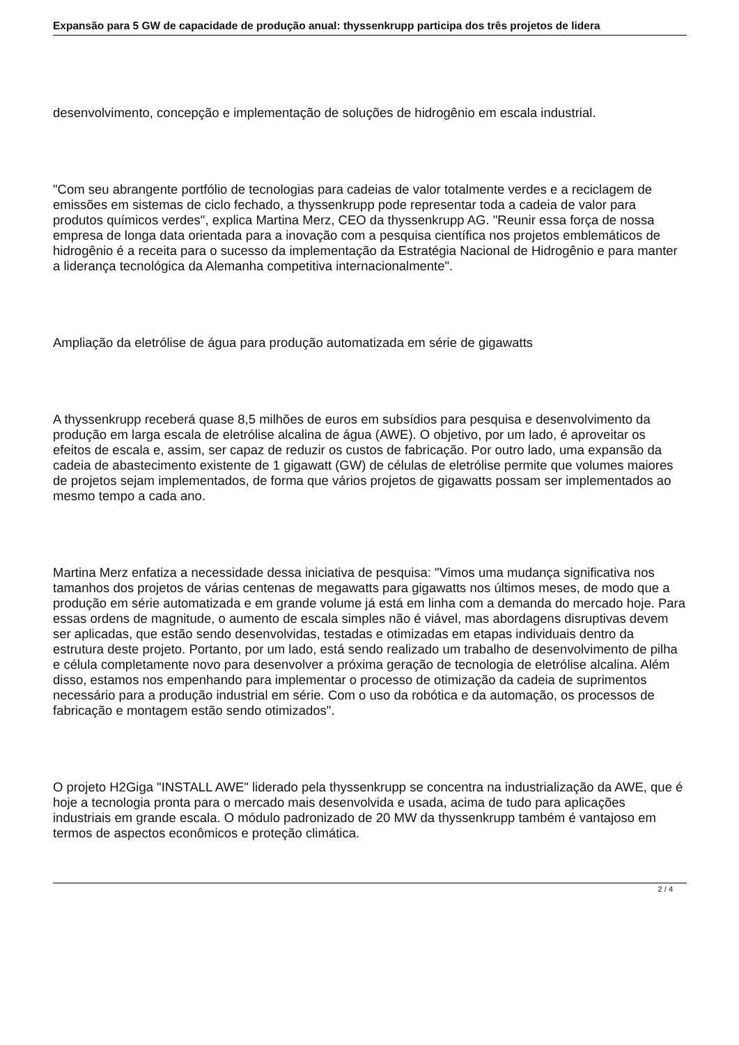Expansão para 5 GW de capacidade de produção anual: thyssenkrupp participa dos três projetos de lidera
desenvolvimento, concepção e implementação de soluções de hidrogênio em escala industrial.
"Com seu abrangente portfólio de tecnologias para cadeias de valor totalmente verdes e a reciclagem de emissões em sistemas de ciclo fechado, a thyssenkrupp pode representar toda a cadeia de valor para produtos químicos verdes", explica Martina Merz, CEO da thyssenkrupp AG. "Reunir essa força de nossa empresa de longa data orientada para a inovação com a pesquisa científica nos projetos emblemáticos de hidrogênio é a receita para o sucesso da implementação da Estratégia Nacional de Hidrogênio e para manter a liderança tecnológica da Alemanha competitiva internacionalmente".
Ampliação da eletrólise de água para produção automatizada em série de gigawatts
A thyssenkrupp receberá quase 8,5 milhões de euros em subsídios para pesquisa e desenvolvimento da produção em larga escala de eletrólise alcalina de água (AWE). O objetivo, por um lado, é aproveitar os efeitos de escala e, assim, ser capaz de reduzir os custos de fabricação. Por outro lado, uma expansão da cadeia de abastecimento existente de 1 gigawatt (GW) de células de eletrólise permite que volumes maiores de projetos sejam implementados, de forma que vários projetos de gigawatts possam ser implementados ao mesmo tempo a cada ano.
Martina Merz enfatiza a necessidade dessa iniciativa de pesquisa: "Vimos uma mudança significativa nos tamanhos dos projetos de várias centenas de megawatts para gigawatts nos últimos meses, de modo que a produção em série automatizada e em grande volume já está em linha com a demanda do mercado hoje. Para essas ordens de magnitude, o aumento de escala simples não é viável, mas abordagens disruptivas devem ser aplicadas, que estão sendo desenvolvidas, testadas e otimizadas em etapas individuais dentro da estrutura deste projeto. Portanto, por um lado, está sendo realizado um trabalho de desenvolvimento de pilha e célula completamente novo para desenvolver a próxima geração de tecnologia de eletrólise alcalina. Além disso, estamos nos empenhando para implementar o processo de otimização da cadeia de suprimentos necessário para a produção industrial em série. Com o uso da robótica e da automação, os processos de fabricação e montagem estão sendo otimizados".
O projeto H2Giga "INSTALL AWE" liderado pela thyssenkrupp se concentra na industrialização da AWE, que é hoje a tecnologia pronta para o mercado mais desenvolvida e usada, acima de tudo para aplicações industriais em grande escala. O módulo padronizado de 20 MW da thyssenkrupp também é vantajoso em termos de aspectos econômicos e proteção climática.
2 / 4